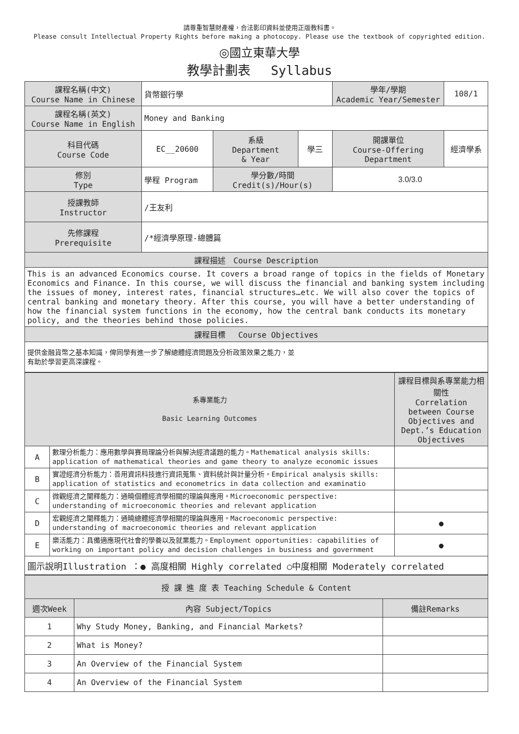請尊重智慧財產權，合法影印資料並使用正版教科書。
Please consult Intellectual Property Rights before making a photocopy. Please use the textbook of copyrighted edition.
◎國立東華大學
教學計劃表　 Syllabus
| 課程名稱(中文) Course Name in Chinese | 貨幣銀行學 | | | 學年/學期 Academic Year/Semester | | 108/1 |
| 課程名稱(英文) Course Name in English | Money and Banking | | | | | |
| 科目代碼 Course Code | EC__20600 | 系級 Department & Year | 學三 | 開課單位 Course-Offering Department | 經濟學系 | |
| 修別 Type | 學程 Program | 學分數/時間 Credit(s)/Hour(s) | | 3.0/3.0 | | |
| 授課教師 Instructor | /王友利 | | | | | |
| 先修課程 Prerequisite | /*經濟學原理-總體篇 | | | | | |
| 課程描述 Course Description | | | | | | |
| This is an advanced Economics course. It covers a broad range of topics in the fields of Monetary Economics and Finance. In this course, we will discuss the financial and banking system including the issues of money, interest rates, financial structures…etc. We will also cover the topics of central banking and monetary theory. After this course, you will have a better understanding of how the financial system functions in the economy, how the central bank conducts its monetary policy, and the theories behind those policies. | | | | | | |
| 課程目標 Course Objectives | | | | | | |
| 提供金融貨幣之基本知識，俾同學有進一步了解總體經濟問題及分析政策效果之能力，並 有助於學習更高深課程。 | | | | | | |
| 系專業能力 Basic Learning Outcomes | | 課程目標與系專業能力相關性 Correlation between Course Objectives and Dept.’s Education Objectives |
| A | 數理分析能力：應用數學與賽局理論分析與解決經濟議題的能力。Mathematical analysis skills: application of mathematical theories and game theory to analyze economic issues | |
| B | 實證經濟分析能力：善用資訊科技進行資訊蒐集、資料統計與計量分析。Empirical analysis skills: application of statistics and econometrics in data collection and examinatio | |
| C | 微觀經濟之闡釋能力：通曉個體經濟學相關的理論與應用。Microeconomic perspective: understanding of microeconomic theories and relevant application | |
| D | 宏觀經濟之闡釋能力：通曉總體經濟學相關的理論與應用。Macroeconomic perspective: understanding of macroeconomic theories and relevant application | ● |
| E | 樂活能力：具備適應現代社會的學養以及就業能力。Employment opportunities: capabilities of working on important policy and decision challenges in business and government | ● |
| 圖示說明Illustration ：● 高度相關 Highly correlated ○中度相關 Moderately correlated | | |
| 授 課 進 度 表 Teaching Schedule & Content | | |
| 週次Week | 內容 Subject/Topics | 備註Remarks |
| 1 | Why Study Money, Banking, and Financial Markets? | |
| 2 | What is Money? | |
| 3 | An Overview of the Financial System | |
| 4 | An Overview of the Financial System | |